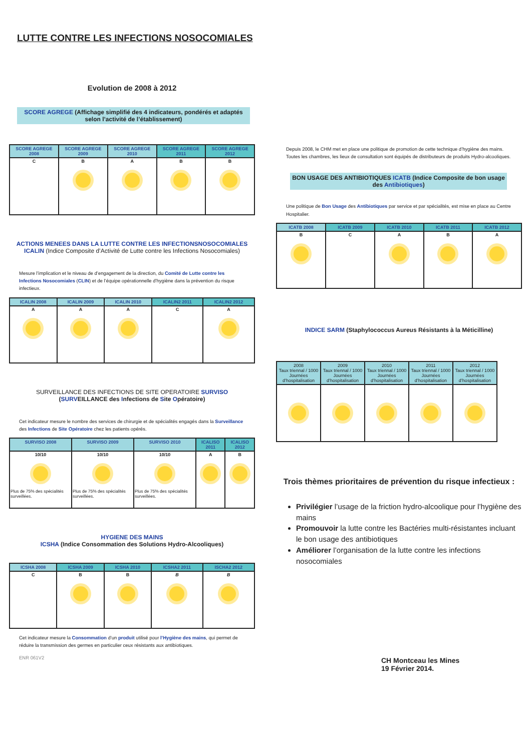LUTTE CONTRE LES INFECTIONS NOSOCOMIALES
Evolution de 2008 à 2012
SCORE AGREGE (Affichage simplifié des 4 indicateurs, pondérés et adaptés selon l’activité de l’établissement)
| SCORE AGREGE 2008 | SCORE AGREGE 2009 | SCORE AGREGE 2010 | SCORE AGREGE 2011 | SCORE AGREGE 2012 |
| --- | --- | --- | --- | --- |
| C | B | A | B | B |
ACTIONS MENEES DANS LA LUTTE CONTRE LES INFECTIONSNOSOCOMIALES
ICALIN (Indice Composite d’Activité de Lutte contre les Infections Nosocomiales)
Mesure l’implication et le niveau de d’engagement de la direction, du Comité de Lutte contre les Infections Nosocomiales (CLIN) et de l’équipe opérationnelle d’hygiène dans la prévention du risque infectieux.
| ICALIN 2008 | ICALIN 2009 | ICALIN 2010 | ICALIN2 2011 | ICALIN2 2012 |
| --- | --- | --- | --- | --- |
| A | A | A | C | A |
SURVEILLANCE DES INFECTIONS DE SITE OPERATOIRE SURVISO
(SURVEILLANCE des Infections de Site Opératoire)
Cet indicateur mesure le nombre des services de chirurgie et de spécialités engagés dans la Surveillance des Infections de Site Opératoire chez les patients opérés.
| SURVISO 2008 | SURVISO 2009 | SURVISO 2010 | ICALISO 2011 | ICALISO 2012 |
| --- | --- | --- | --- | --- |
| 10/10 Plus de 75% des spécialités surveillées. | 10/10 Plus de 75% des spécialités surveillées. | 10/10 Plus de 75% des spécialités surveillées. | A | B |
HYGIENE DES MAINS
ICSHA (Indice Consommation des Solutions Hydro-Alcooliques)
| ICSHA 2008 | ICSHA 2009 | ICSHA 2010 | ICSHA2 2011 | ISCHA2 2012 |
| --- | --- | --- | --- | --- |
| C | B | B | B | B |
Cet indicateur mesure la Consommation d’un produit utilisé pour l’Hygiène des mains, qui permet de réduire la transmission des germes en particulier ceux résistants aux antibiotiques.
ENR 061V2
Depuis 2008, le CHM met en place une politique de promotion de cette technique d’hygiène des mains. Toutes les chambres, les lieux de consultation sont équipés de distributeurs de produits Hydro-alcooliques.
BON USAGE DES ANTIBIOTIQUES ICATB (Indice Composite de bon usage des Antibiotiques)
Une politique de Bon Usage des Antibiotiques par service et par spécialités, est mise en place au Centre Hospitalier.
| ICATB 2008 | ICATB 2009 | ICATB 2010 | ICATB 2011 | ICATB 2012 |
| --- | --- | --- | --- | --- |
| B | C | A | B | A |
INDICE SARM (Staphylococcus Aureus Résistants à la Méticilline)
| 2008 Taux triennal / 1000 Journées d’hospitalisation | 2009 Taux triennal / 1000 Journées d’hospitalisation | 2010 Taux triennal / 1000 Journées d’hospitalisation | 2011 Taux triennal / 1000 Journées d’hospitalisation | 2012 Taux triennal / 1000 Journées d’hospitalisation |
| --- | --- | --- | --- | --- |
Trois thèmes prioritaires de prévention du risque infectieux :
Privilégier l’usage de la friction hydro-alcoolique pour l’hygiène des mains
Promouvoir la lutte contre les Bactéries multi-résistantes incluant le bon usage des antibiotiques
Améliorer l’organisation de la lutte contre les infections nosocomiales
CH Montceau les Mines
19 Février 2014.